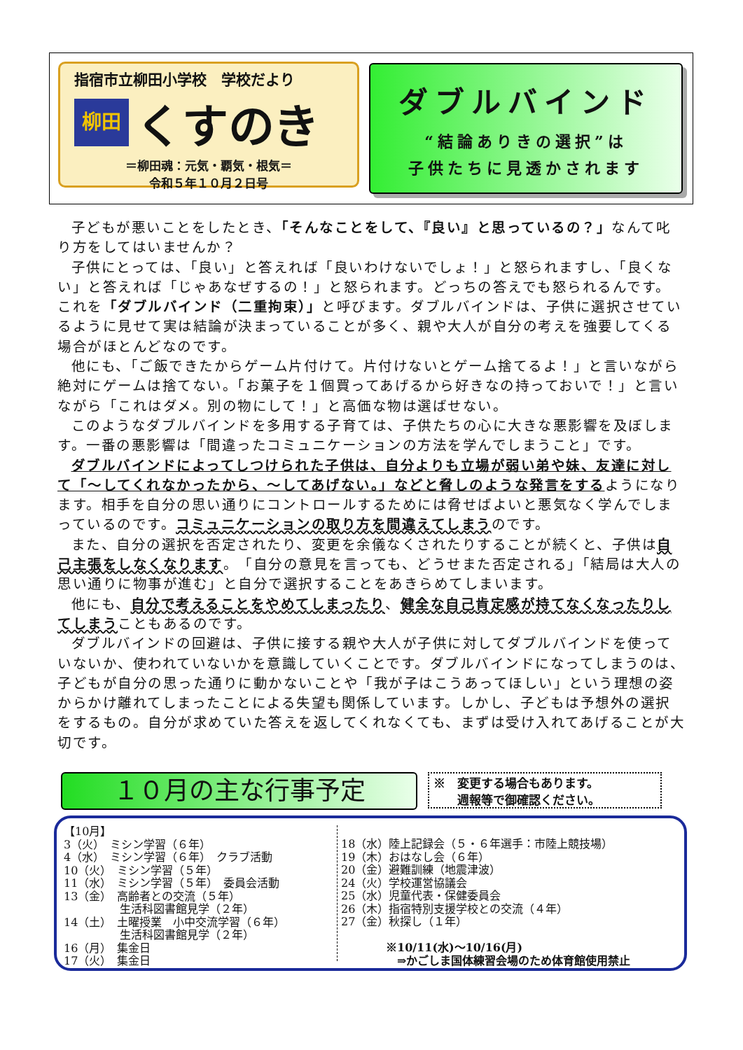指宿市立柳田小学校　学校だより
柳田
くすのき
＝柳田魂：元気・覇気・根気＝
令和５年１０月２日号
ダブルバインド
“結論ありきの選択”は
子供たちに見透かされます
子どもが悪いことをしたとき、「そんなことをして、『良い』と思っているの？」なんて叱り方をしてはいませんか？
子供にとっては、「良い」と答えれば「良いわけないでしょ！」と怒られますし、「良くない」と答えれば「じゃあなぜするの！」と怒られます。どっちの答えでも怒られるんです。これを「ダブルバインド（二重拘束）」と呼びます。ダブルバインドは、子供に選択させているように見せて実は結論が決まっていることが多く、親や大人が自分の考えを強要してくる場合がほとんどなのです。
他にも、「ご飯できたからゲーム片付けて。片付けないとゲーム捨てるよ！」と言いながら絶対にゲームは捨てない。「お菓子を１個買ってあげるから好きなの持っておいで！」と言いながら「これはダメ。別の物にして！」と高価な物は選ばせない。
このようなダブルバインドを多用する子育ては、子供たちの心に大きな悪影響を及ぼします。一番の悪影響は「間違ったコミュニケーションの方法を学んでしまうこと」です。
ダブルバインドによってしつけられた子供は、自分よりも立場が弱い弟や妹、友達に対して「～してくれなかったから、～してあげない。」などと脅しのような発言をするようになります。相手を自分の思い通りにコントロールするためには脅せばよいと悪気なく学んでしまっているのです。コミュニケーションの取り方を間違えてしまうのです。
また、自分の選択を否定されたり、変更を余儀なくされたりすることが続くと、子供は自己主張をしなくなります。「自分の意見を言っても、どうせまた否定される」「結局は大人の思い通りに物事が進む」と自分で選択することをあきらめてしまいます。
他にも、自分で考えることをやめてしまったり、健全な自己肯定感が持てなくなったりしてしまうこともあるのです。
ダブルバインドの回避は、子供に接する親や大人が子供に対してダブルバインドを使っていないか、使われていないかを意識していくことです。ダブルバインドになってしまうのは、子どもが自分の思った通りに動かないことや「我が子はこうあってほしい」という理想の姿からかけ離れてしまったことによる失望も関係しています。しかし、子どもは予想外の選択をするもの。自分が求めていた答えを返してくれなくても、まずは受け入れてあげることが大切です。
１０月の主な行事予定
※　変更する場合もあります。
　　週報等で御確認ください。
【10月】
3（火）　ミシン学習（６年）
4（水）　ミシン学習（６年）　クラブ活動
10（火）　ミシン学習（５年）
11（水）　ミシン学習（５年）　委員会活動
13（金）　高齢者との交流（５年）
　　　　　生活科図書館見学（２年）
14（土）　土曜授業　小中交流学習（６年）
　　　　　生活科図書館見学（２年）
16（月）　集金日
17（火）　集金日
18（水）陸上記録会（５・６年選手：市陸上競技場）
19（木）おはなし会（６年）
20（金）避難訓練（地震津波）
24（火）学校運営協議会
25（水）児童代表・保健委員会
26（木）指宿特別支援学校との交流（４年）
27（金）秋探し（１年）
　　　　※10/11(水)～10/16(月)
　　　　　⇒かごしま国体練習会場のため体育館使用禁止